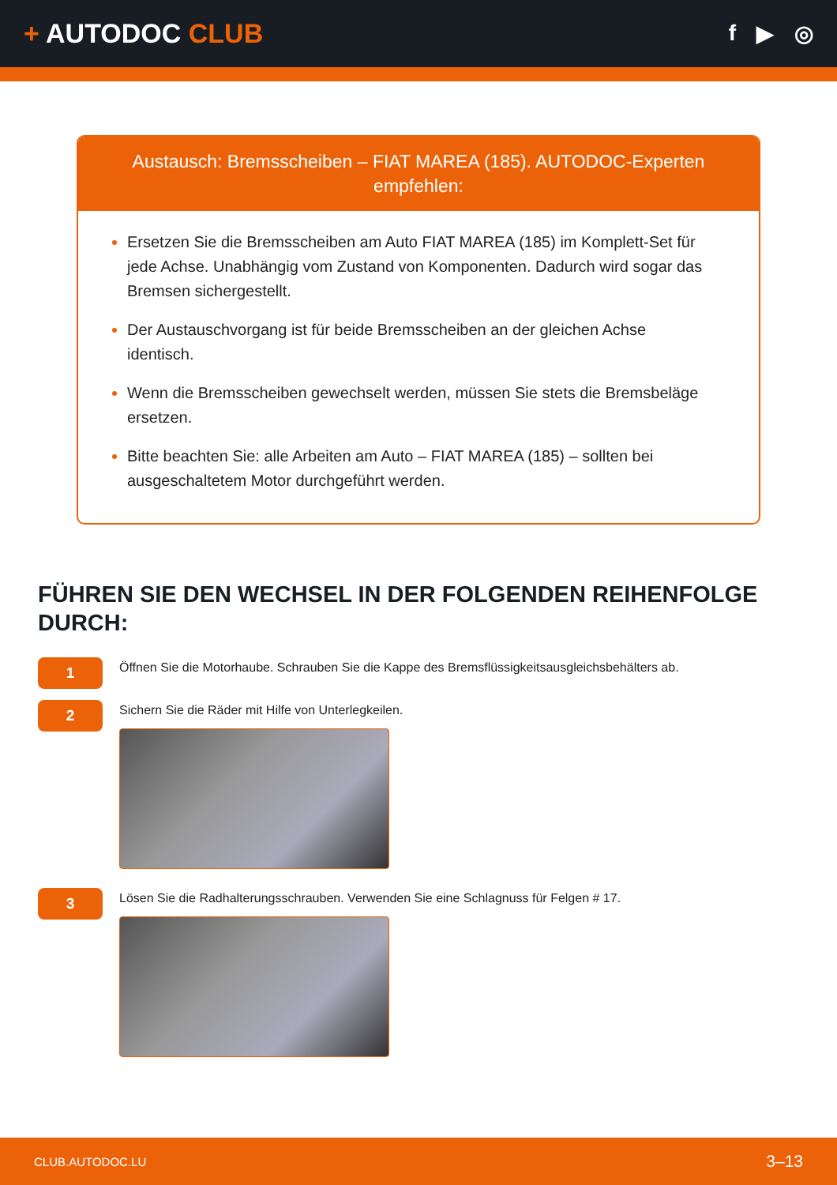+ AUTODOC CLUB
f ▶ ◎
Austausch: Bremsscheiben – FIAT MAREA (185). AUTODOC-Experten empfehlen:
Ersetzen Sie die Bremsscheiben am Auto FIAT MAREA (185) im Komplett-Set für jede Achse. Unabhängig vom Zustand von Komponenten. Dadurch wird sogar das Bremsen sichergestellt.
Der Austauschvorgang ist für beide Bremsscheiben an der gleichen Achse identisch.
Wenn die Bremsscheiben gewechselt werden, müssen Sie stets die Bremsbeläge ersetzen.
Bitte beachten Sie: alle Arbeiten am Auto – FIAT MAREA (185) – sollten bei ausgeschaltetem Motor durchgeführt werden.
FÜHREN SIE DEN WECHSEL IN DER FOLGENDEN REIHENFOLGE DURCH:
1
Öffnen Sie die Motorhaube. Schrauben Sie die Kappe des Bremsflüssigkeitsausgleichsbehälters ab.
2
Sichern Sie die Räder mit Hilfe von Unterlegkeilen.
3
Lösen Sie die Radhalterungsschrauben. Verwenden Sie eine Schlagnuss für Felgen # 17.
CLUB.AUTODOC.LU 3–13